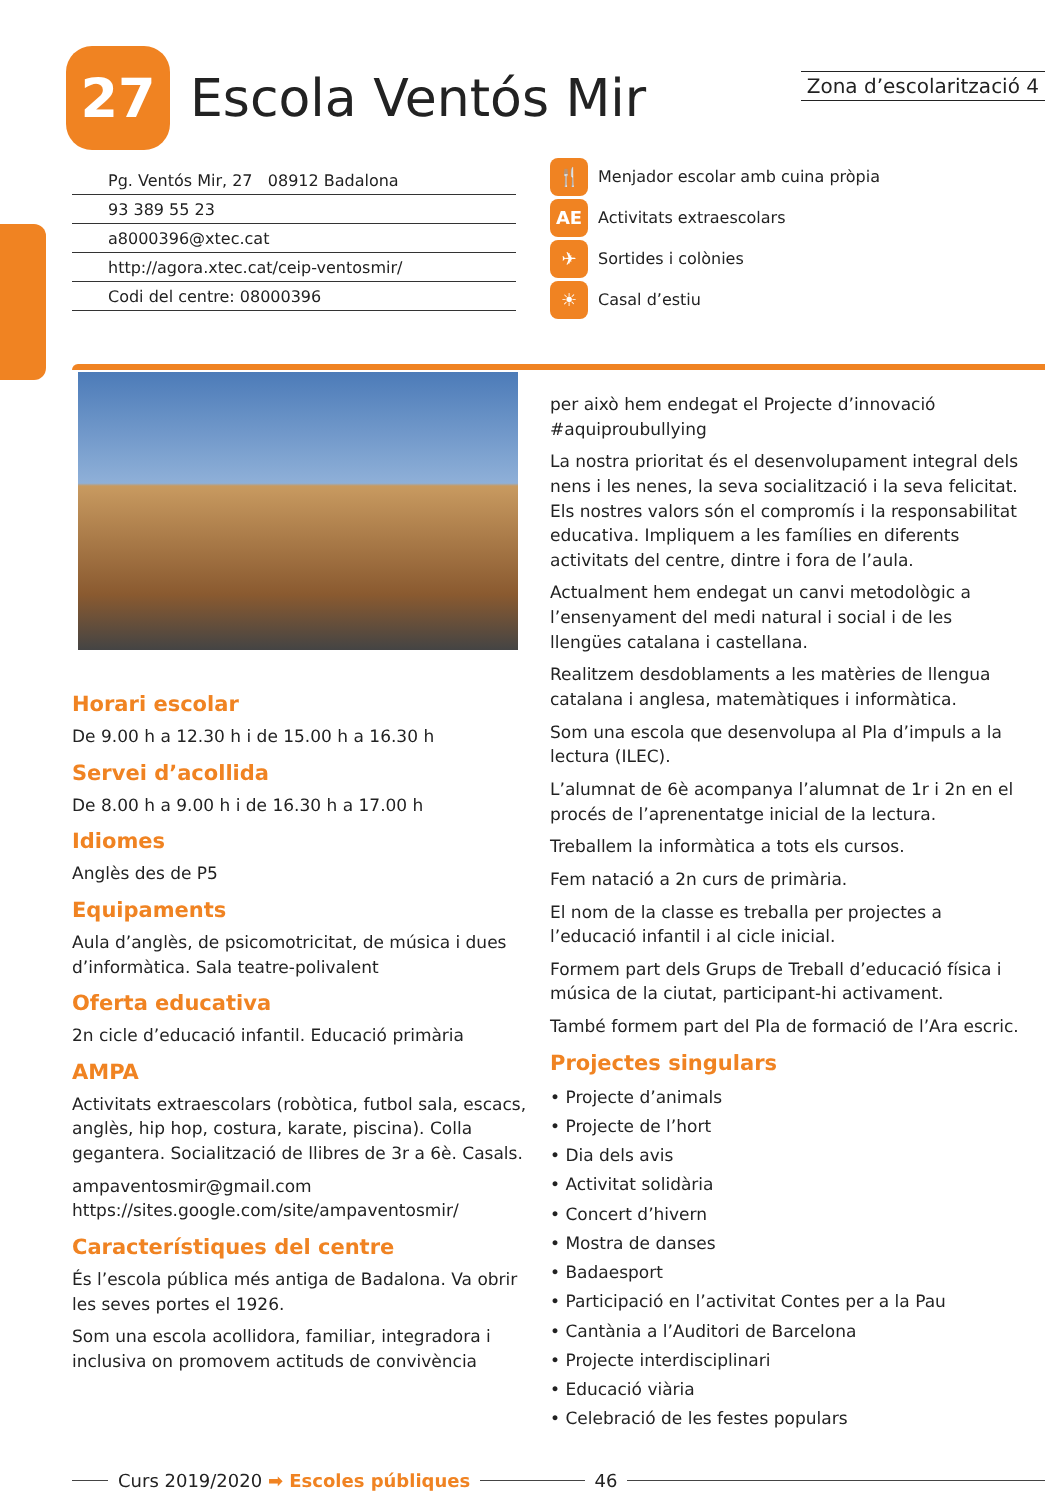27
Escola Ventós Mir
Zona d’escolarització 4
Pg. Ventós Mir, 27 08912 Badalona
93 389 55 23
a8000396@xtec.cat
http://agora.xtec.cat/ceip-ventosmir/
Codi del centre: 08000396
🍴 Menjador escolar amb cuina pròpia
AE Activitats extraescolars
✈ Sortides i colònies
☀ Casal d’estiu
Horari escolar
De 9.00 h a 12.30 h i de 15.00 h a 16.30 h
Servei d’acollida
De 8.00 h a 9.00 h i de 16.30 h a 17.00 h
Idiomes
Anglès des de P5
Equipaments
Aula d’anglès, de psicomotricitat, de música i dues d’informàtica. Sala teatre-polivalent
Oferta educativa
2n cicle d’educació infantil. Educació primària
AMPA
Activitats extraescolars (robòtica, futbol sala, escacs, anglès, hip hop, costura, karate, piscina). Colla gegantera. Socialització de llibres de 3r a 6è. Casals.
ampaventosmir@gmail.com
https://sites.google.com/site/ampaventosmir/
Característiques del centre
És l’escola pública més antiga de Badalona. Va obrir les seves portes el 1926.
Som una escola acollidora, familiar, integradora i inclusiva on promovem actituds de convivència
per això hem endegat el Projecte d’innovació #aquiproubullying
La nostra prioritat és el desenvolupament integral dels nens i les nenes, la seva socialització i la seva felicitat. Els nostres valors són el compromís i la responsabilitat educativa. Impliquem a les famílies en diferents activitats del centre, dintre i fora de l’aula.
Actualment hem endegat un canvi metodològic a l’ensenyament del medi natural i social i de les llengües catalana i castellana.
Realitzem desdoblaments a les matèries de llengua catalana i anglesa, matemàtiques i informàtica.
Som una escola que desenvolupa al Pla d’impuls a la lectura (ILEC).
L’alumnat de 6è acompanya l’alumnat de 1r i 2n en el procés de l’aprenentatge inicial de la lectura.
Treballem la informàtica a tots els cursos.
Fem natació a 2n curs de primària.
El nom de la classe es treballa per projectes a l’educació infantil i al cicle inicial.
Formem part dels Grups de Treball d’educació física i música de la ciutat, participant-hi activament.
També formem part del Pla de formació de l’Ara escric.
Projectes singulars
• Projecte d’animals
• Projecte de l’hort
• Dia dels avis
• Activitat solidària
• Concert d’hivern
• Mostra de danses
• Badaesport
• Participació en l’activitat Contes per a la Pau
• Cantània a l’Auditori de Barcelona
• Projecte interdisciplinari
• Educació viària
• Celebració de les festes populars
Curs 2019/2020 ➡ Escoles públiques 46